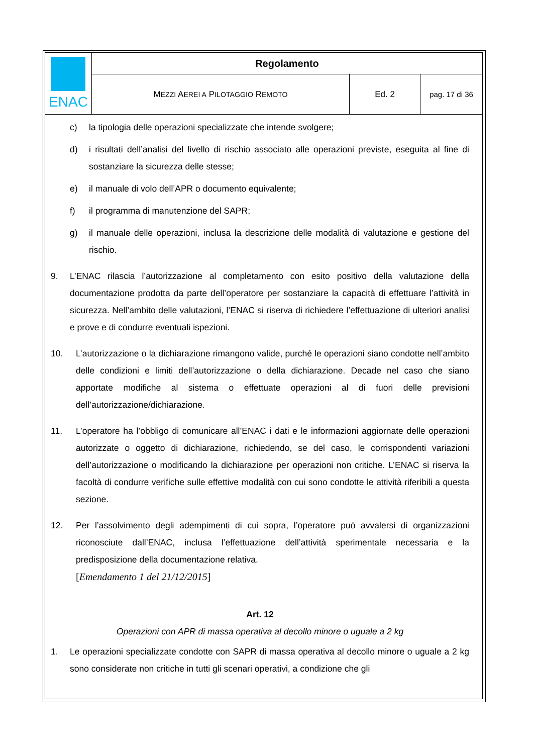| ENAC | Regolamento | | |
| | M EZZI A EREI A P ILOTAGGIO R EMOTO | Ed. 2 | pag. 17 di 36 |
c) la tipologia delle operazioni specializzate che intende svolgere;
d) i risultati dell’analisi del livello di rischio associato alle operazioni previste, eseguita al fine di sostanziare la sicurezza delle stesse;
e) il manuale di volo dell’APR o documento equivalente;
f) il programma di manutenzione del SAPR;
g) il manuale delle operazioni, inclusa la descrizione delle modalità di valutazione e gestione del rischio.
9. L’ENAC rilascia l’autorizzazione al completamento con esito positivo della valutazione della documentazione prodotta da parte dell’operatore per sostanziare la capacità di effettuare l’attività in sicurezza. Nell’ambito delle valutazioni, l’ENAC si riserva di richiedere l’effettuazione di ulteriori analisi e prove e di condurre eventuali ispezioni.
10. L’autorizzazione o la dichiarazione rimangono valide, purché le operazioni siano condotte nell’ambito delle condizioni e limiti dell’autorizzazione o della dichiarazione. Decade nel caso che siano apportate modifiche al sistema o effettuate operazioni al di fuori delle previsioni dell’autorizzazione/dichiarazione.
11. L’operatore ha l’obbligo di comunicare all’ENAC i dati e le informazioni aggiornate delle operazioni autorizzate o oggetto di dichiarazione, richiedendo, se del caso, le corrispondenti variazioni dell’autorizzazione o modificando la dichiarazione per operazioni non critiche. L’ENAC si riserva la facoltà di condurre verifiche sulle effettive modalità con cui sono condotte le attività riferibili a questa sezione.
12. Per l’assolvimento degli adempimenti di cui sopra, l’operatore può avvalersi di organizzazioni riconosciute dall’ENAC, inclusa l’effettuazione dell’attività sperimentale necessaria e la predisposizione della documentazione relativa.
[Emendamento 1 del 21/12/2015]
Art. 12
Operazioni con APR di massa operativa al decollo minore o uguale a 2 kg
1. Le operazioni specializzate condotte con SAPR di massa operativa al decollo minore o uguale a 2 kg sono considerate non critiche in tutti gli scenari operativi, a condizione che gli